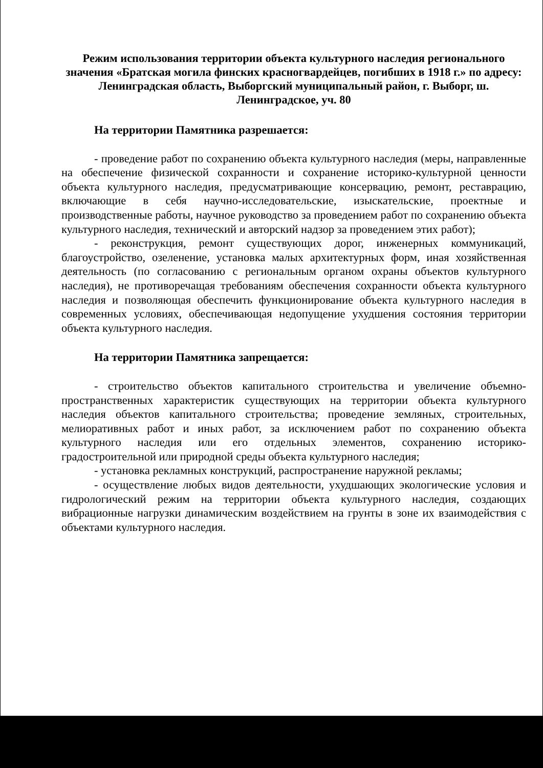Режим использования территории объекта культурного наследия регионального значения «Братская могила финских красногвардейцев, погибших в 1918 г.» по адресу: Ленинградская область, Выборгский муниципальный район, г. Выборг, ш. Ленинградское, уч. 80
На территории Памятника разрешается:
- проведение работ по сохранению объекта культурного наследия (меры, направленные на обеспечение физической сохранности и сохранение историко-культурной ценности объекта культурного наследия, предусматривающие консервацию, ремонт, реставрацию, включающие в себя научно-исследовательские, изыскательские, проектные и производственные работы, научное руководство за проведением работ по сохранению объекта культурного наследия, технический и авторский надзор за проведением этих работ);
- реконструкция, ремонт существующих дорог, инженерных коммуникаций, благоустройство, озеленение, установка малых архитектурных форм, иная хозяйственная деятельность (по согласованию с региональным органом охраны объектов культурного наследия), не противоречащая требованиям обеспечения сохранности объекта культурного наследия и позволяющая обеспечить функционирование объекта культурного наследия в современных условиях, обеспечивающая недопущение ухудшения состояния территории объекта культурного наследия.
На территории Памятника запрещается:
- строительство объектов капитального строительства и увеличение объемно-пространственных характеристик существующих на территории объекта культурного наследия объектов капитального строительства; проведение земляных, строительных, мелиоративных работ и иных работ, за исключением работ по сохранению объекта культурного наследия или его отдельных элементов, сохранению историко-градостроительной или природной среды объекта культурного наследия;
- установка рекламных конструкций, распространение наружной рекламы;
- осуществление любых видов деятельности, ухудшающих экологические условия и гидрологический режим на территории объекта культурного наследия, создающих вибрационные нагрузки динамическим воздействием на грунты в зоне их взаимодействия с объектами культурного наследия.